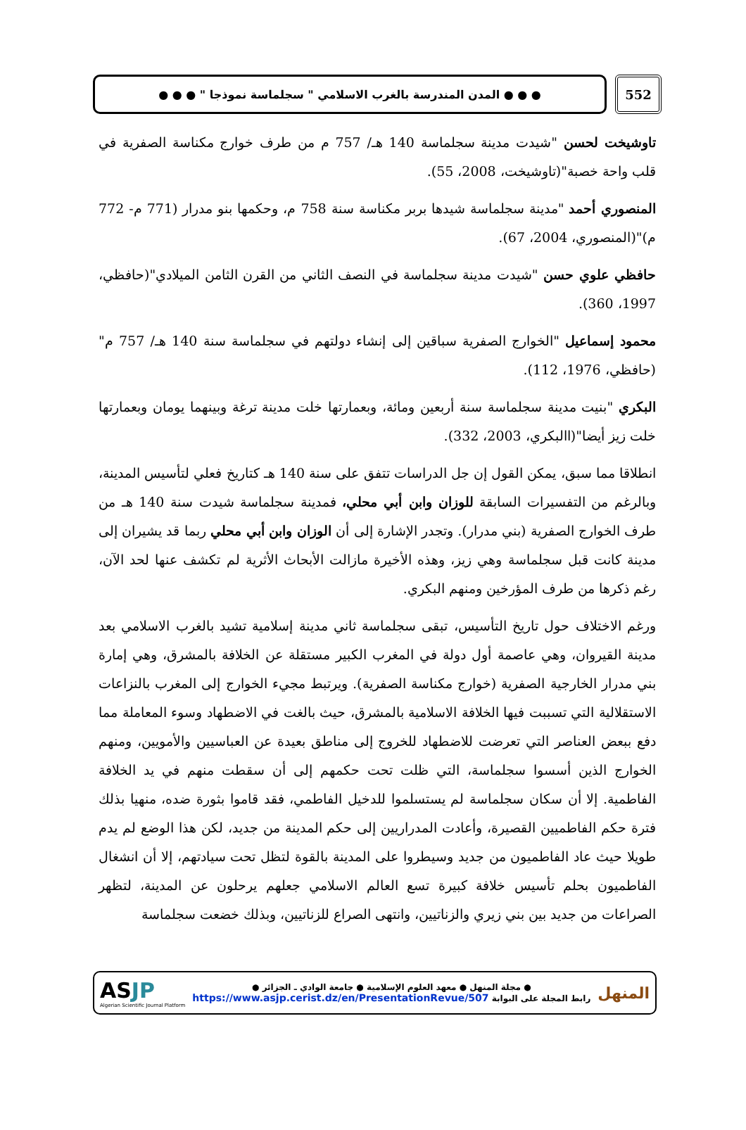● ● ● المدن المندرسة بالغرب الاسلامي " سجلماسة نموذجا " ● ● ●
552
تاوشيخت لحسن "شيدت مدينة سجلماسة 140 هـ/ 757 م من طرف خوارج مكناسة الصفرية في قلب واحة خصبة"(تاوشيخت، 2008، 55).
المنصوري أحمد "مدينة سجلماسة شيدها بربر مكناسة سنة 758 م، وحكمها بنو مدرار (771 م- 772 م)"(المنصوري، 2004، 67).
حافظي علوي حسن "شيدت مدينة سجلماسة في النصف الثاني من القرن الثامن الميلادي"(حافظي، 1997، 360).
محمود إسماعيل "الخوارج الصفرية سباقين إلى إنشاء دولتهم في سجلماسة سنة 140 هـ/ 757 م"(حافظي، 1976، 112).
البكري "بنيت مدينة سجلماسة سنة أربعين ومائة، وبعمارتها خلت مدينة ترغة وبينهما يومان وبعمارتها خلت زيز أيضا"(االبكري، 2003، 332).
انطلاقا مما سبق، يمكن القول إن جل الدراسات تتفق على سنة 140 هـ كتاريخ فعلي لتأسيس المدينة، وبالرغم من التفسيرات السابقة للوزان وابن أبي محلي، فمدينة سجلماسة شيدت سنة 140 هـ من طرف الخوارج الصفرية (بني مدرار). وتجدر الإشارة إلى أن الوزان وابن أبي محلي ربما قد يشيران إلى مدينة كانت قبل سجلماسة وهي زيز، وهذه الأخيرة مازالت الأبحاث الأثرية لم تكشف عنها لحد الآن، رغم ذكرها من طرف المؤرخين ومنهم البكري.
ورغم الاختلاف حول تاريخ التأسيس، تبقى سجلماسة ثاني مدينة إسلامية تشيد بالغرب الاسلامي بعد مدينة القيروان، وهي عاصمة أول دولة في المغرب الكبير مستقلة عن الخلافة بالمشرق، وهي إمارة بني مدرار الخارجية الصفرية (خوارج مكناسة الصفرية). ويرتبط مجيء الخوارج إلى المغرب بالنزاعات الاستقلالية التي تسببت فيها الخلافة الاسلامية بالمشرق، حيث بالغت في الاضطهاد وسوء المعاملة مما دفع ببعض العناصر التي تعرضت للاضطهاد للخروج إلى مناطق بعيدة عن العباسيين والأمويين، ومنهم الخوارج الذين أسسوا سجلماسة، التي ظلت تحت حكمهم إلى أن سقطت منهم في يد الخلافة الفاطمية. إلا أن سكان سجلماسة لم يستسلموا للدخيل الفاطمي، فقد قاموا بثورة ضده، منهيا بذلك فترة حكم الفاطميين القصيرة، وأعادت المدراريين إلى حكم المدينة من جديد، لكن هذا الوضع لم يدم طويلا حيث عاد الفاطميون من جديد وسيطروا على المدينة بالقوة لتظل تحت سيادتهم، إلا أن انشغال الفاطميون بحلم تأسيس خلافة كبيرة تسع العالم الاسلامي جعلهم يرحلون عن المدينة، لتظهر الصراعات من جديد بين بني زيري والزناتيين، وانتهى الصراع للزناتيين، وبذلك خضعت سجلماسة
ASJP
Algerian Scientific Journal Platform
● مجلة المنهل ● معهد العلوم الإسلامية ● جامعة الوادي ـ الجزائر ●
رابط المجلة على البوابة https://www.asjp.cerist.dz/en/PresentationRevue/507
المنهل